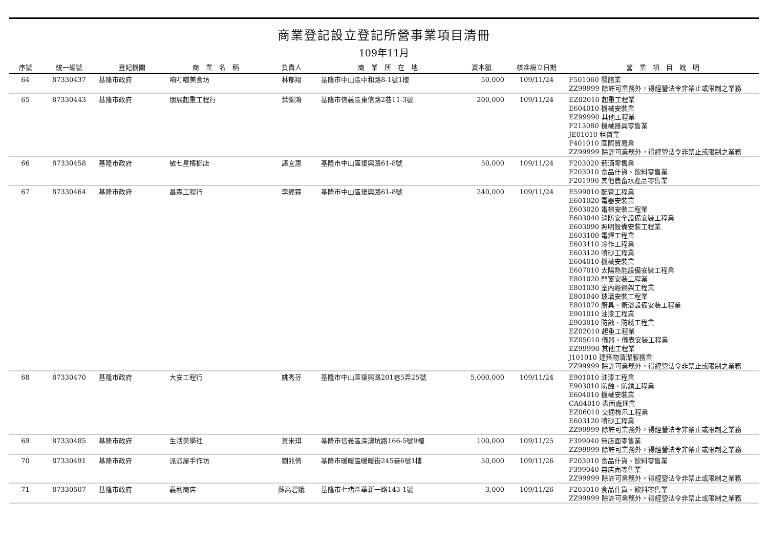商業登記設立登記所營事業項目清冊
109年11月
| 序號 | 統一編號 | 登記機關 | 商 業 名 稱 | 負責人 | 商 業 所 在 地 | 資本額 | 核准設立日期 | 營 業 項 目 說 明 |
| --- | --- | --- | --- | --- | --- | --- | --- | --- |
| 64 | 87330437 | 基隆市政府 | 响叮噹美食坊 | 林郁翔 | 基隆市中山區中和路8-1號1樓 | 50,000 | 109/11/24 | F501060 餐館業 ZZ99999 除許可業務外，得經營法令非禁止或限制之業務 |
| 65 | 87330443 | 基隆市政府 | 朋展起重工程行 | 葉錦鴻 | 基隆市信義區東信路2巷11-3號 | 200,000 | 109/11/24 | EZ02010 起重工程業 E604010 機械安裝業 EZ99990 其他工程業 F213080 機械器具零售業 JE01010 租賃業 F401010 國際貿易業 ZZ99999 除許可業務外，得經營法令非禁止或限制之業務 |
| 66 | 87330458 | 基隆市政府 | 敏七星檳榔店 | 諶宜惠 | 基隆市中山區復興路61-8號 | 50,000 | 109/11/24 | F203020 菸酒零售業 F203010 食品什貨、飲料零售業 F201990 其他農畜水產品零售業 |
| 67 | 87330464 | 基隆市政府 | 昌霖工程行 | 李經霖 | 基隆市中山區復興路61-8號 | 240,000 | 109/11/24 | E599010 配管工程業 E601020 電器安裝業 E603020 電梯安裝工程業 E603040 消防安全設備安裝工程業 E603090 照明設備安裝工程業 E603100 電焊工程業 E603110 冷作工程業 E603120 噴砂工程業 E604010 機械安裝業 E607010 太陽熱能設備安裝工程業 E801020 門窗安裝工程業 E801030 室內輕鋼架工程業 E801040 玻璃安裝工程業 E801070 廚具、衛浴設備安裝工程業 E901010 油漆工程業 E903010 防蝕、防銹工程業 EZ02010 起重工程業 EZ05010 儀器、儀表安裝工程業 EZ99990 其他工程業 J101010 建築物清潔服務業 ZZ99999 除許可業務外，得經營法令非禁止或限制之業務 |
| 68 | 87330470 | 基隆市政府 | 大安工程行 | 姚秀芬 | 基隆市中山區復興路201巷5弄25號 | 5,000,000 | 109/11/24 | E901010 油漆工程業 E903010 防蝕、防銹工程業 E604010 機械安裝業 CA04010 表面處理業 EZ06010 交通標示工程業 E603120 噴砂工程業 ZZ99999 除許可業務外，得經營法令非禁止或限制之業務 |
| 69 | 87330485 | 基隆市政府 | 生活美學社 | 黃米琪 | 基隆市信義區深澳坑路166-5號9樓 | 100,000 | 109/11/25 | F399040 無店面零售業 ZZ99999 除許可業務外，得經營法令非禁止或限制之業務 |
| 70 | 87330491 | 基隆市政府 | 派派屋手作坊 | 劉兆倚 | 基隆市暖暖區暖暖街245巷6號1樓 | 50,000 | 109/11/26 | F203010 食品什貨、飲料零售業 F399040 無店面零售業 ZZ99999 除許可業務外，得經營法令非禁止或限制之業務 |
| 71 | 87330507 | 基隆市政府 | 義利商店 | 蘇高碧娥 | 基隆市七堵區華新一路143-1號 | 3,000 | 109/11/26 | F203010 食品什貨、飲料零售業 ZZ99999 除許可業務外，得經營法令非禁止或限制之業務 |